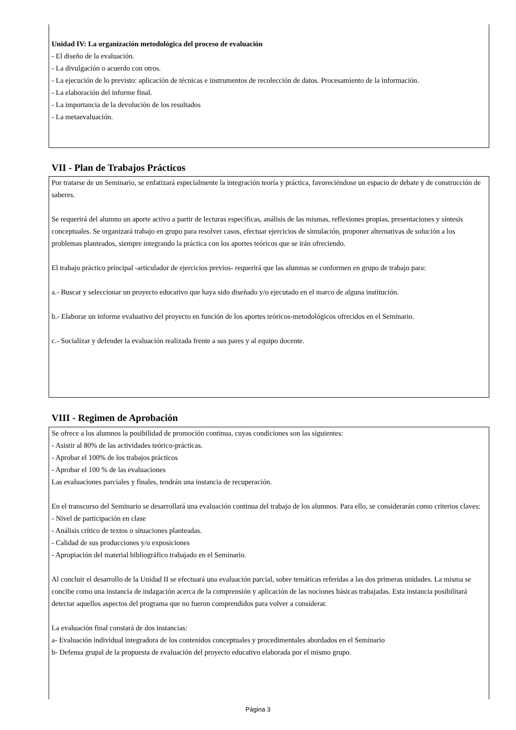Unidad IV: La organización metodológica del proceso de evaluación
- El diseño de la evaluación.
- La divulgación o acuerdo con otros.
- La ejecución de lo previsto: aplicación de técnicas e instrumentos de recolección de datos. Procesamiento de la información.
- La elaboración del informe final.
- La importancia de la devolución de los resultados
- La metaevaluación.
VII - Plan de Trabajos Prácticos
Por tratarse de un Seminario, se enfatizará especialmente la integración teoría y práctica, favoreciéndose un espacio de debate y de construcción de saberes.
Se requerirá del alumno un aporte activo a partir de lecturas específicas, análisis de las mismas, reflexiones propias, presentaciones y síntesis conceptuales. Se organizará trabajo en grupo para resolver casos, efectuar ejercicios de simulación, proponer alternativas de solución a los problemas planteados, siempre integrando la práctica con los aportes teóricos que se irán ofreciendo.
El trabajo práctico principal -articulador de ejercicios previos- requerirá que las alumnas se conformen en grupo de trabajo para:
a.- Buscar y seleccionar un proyecto educativo que haya sido diseñado y/o ejecutado en el marco de alguna institución.
b.- Elaborar un informe evaluativo del proyecto en función de los aportes teóricos-metodológicos ofrecidos en el Seminario.
c.- Socializar y defender la evaluación realizada frente a sus pares y al equipo docente.
VIII - Regimen de Aprobación
Se ofrece a los alumnos la posibilidad de promoción continua, cuyas condiciones son las siguientes:
- Asistir al 80% de las actividades teórico-prácticas.
- Aprobar el 100% de los trabajos prácticos
- Aprobar el 100 % de las evaluaciones
Las evaluaciones parciales y finales, tendrán una instancia de recuperación.
En el transcurso del Seminario se desarrollará una evaluación continua del trabajo de los alumnos. Para ello, se considerarán como criterios claves:
- Nivel de participación en clase
- Análisis crítico de textos o situaciones planteadas.
- Calidad de sus producciones y/o exposiciones
- Apropiación del material bibliográfico trabajado en el Seminario.
Al concluir el desarrollo de la Unidad II se efectuará una evaluación parcial, sobre temáticas referidas a las dos primeras unidades. La misma se concibe como una instancia de indagación acerca de la comprensión y aplicación de las nociones básicas trabajadas. Esta instancia posibilitará detectar aquellos aspectos del programa que no fueron comprendidos para volver a considerar.
La evaluación final constará de dos instancias:
a- Evaluación individual integradora de los contenidos conceptuales y procedimentales abordados en el Seminario
b- Defensa grupal de la propuesta de evaluación del proyecto educativo elaborada por el mismo grupo.
Página 3